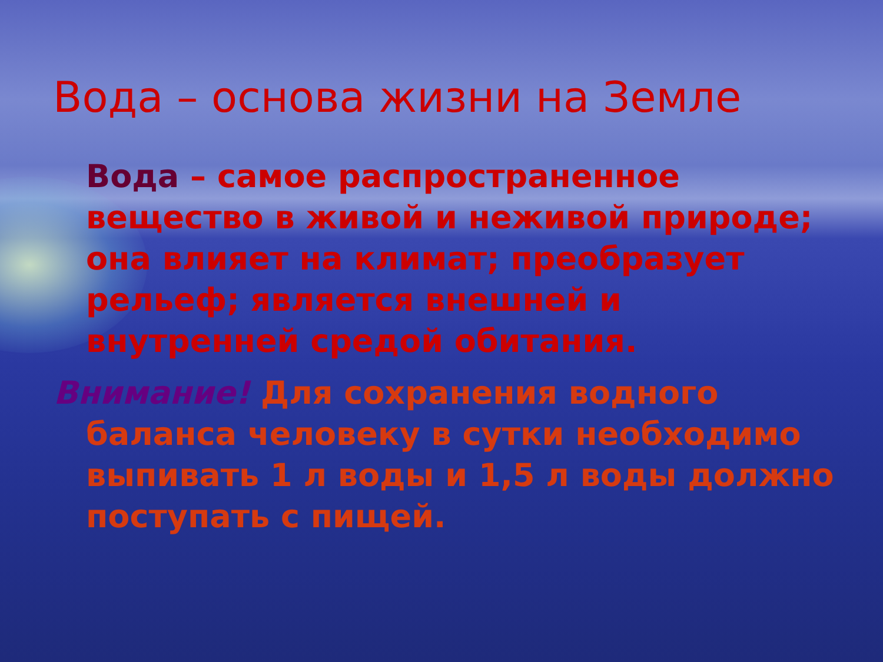Вода – основа жизни на Земле
Вода – самое распространенное вещество в живой и неживой природе; она влияет на климат; преобразует рельеф; является внешней и внутренней средой обитания.
Внимание! Для сохранения водного баланса человеку в сутки необходимо выпивать 1 л воды и 1,5 л воды должно поступать с пищей.